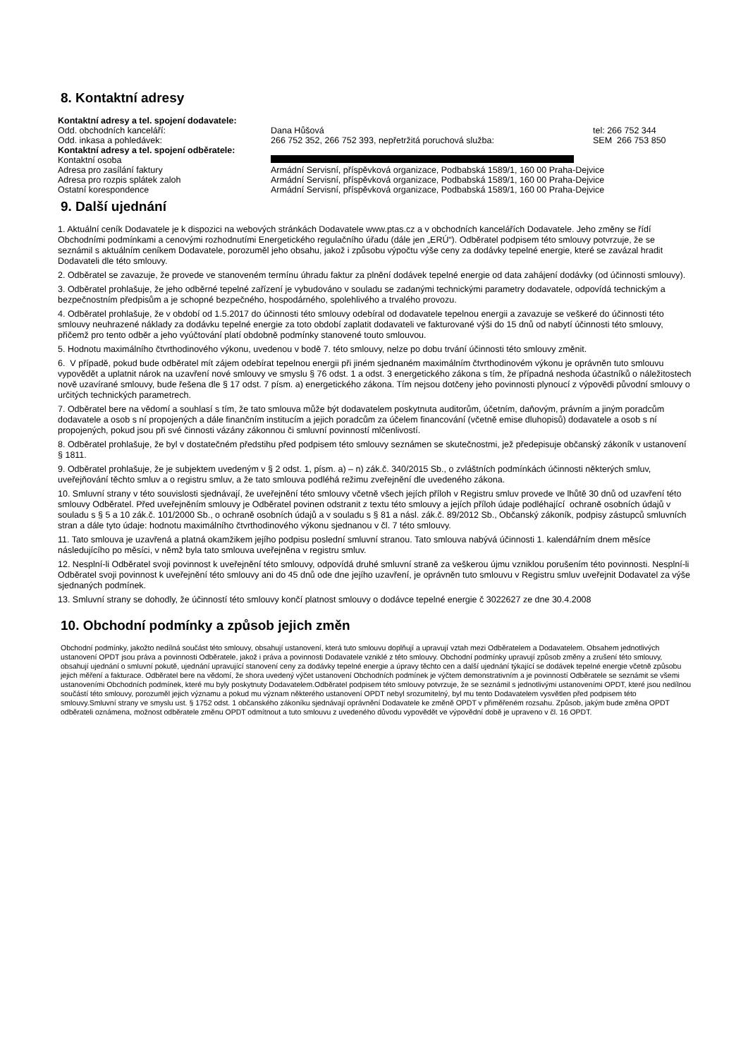8. Kontaktní adresy
| Kontaktní adresy a tel. spojení dodavatele: | | |
| Odd. obchodních kanceláří: | Dana Hůšová | tel: 266 752 344 |
| Odd. inkasa a pohledávek: | 266 752 352, 266 752 393, nepřetržitá poruchová služba: | SEM 266 753 850 |
| Kontaktní adresy a tel. spojení odběratele: | | |
| Kontaktní osoba | | |
| Adresa pro zasílání faktury | Armádní Servisní, příspěvková organizace, Podbabská 1589/1, 160 00 Praha-Dejvice | |
| Adresa pro rozpis splátek zaloh | Armádní Servisní, příspěvková organizace, Podbabská 1589/1, 160 00 Praha-Dejvice | |
| Ostatní korespondence | Armádní Servisní, příspěvková organizace, Podbabská 1589/1, 160 00 Praha-Dejvice | |
9. Další ujednání
1. Aktuální ceník Dodavatele je k dispozici na webových stránkách Dodavatele www.ptas.cz a v obchodních kancelářích Dodavatele. Jeho změny se řídí Obchodními podmínkami a cenovými rozhodnutími Energetického regulačního úřadu (dále jen „ERÚ“). Odběratel podpisem této smlouvy potvrzuje, že se seznámil s aktuálním ceníkem Dodavatele, porozuměl jeho obsahu, jakož i způsobu výpočtu výše ceny za dodávky tepelné energie, které se zavázal hradit Dodavateli dle této smlouvy.
2. Odběratel se zavazuje, že provede ve stanoveném termínu úhradu faktur za plnění dodávek tepelné energie od data zahájení dodávky (od účinnosti smlouvy).
3. Odběratel prohlašuje, že jeho odběrné tepelné zařízení je vybudováno v souladu se zadanými technickými parametry dodavatele, odpovídá technickým a bezpečnostním předpisům a je schopné bezpečného, hospodárného, spolehlivého a trvalého provozu.
4. Odběratel prohlašuje, že v období od 1.5.2017 do účinnosti této smlouvy odebíral od dodavatele tepelnou energii a zavazuje se veškeré do účinnosti této smlouvy neuhrazené náklady za dodávku tepelné energie za toto období zaplatit dodavateli ve fakturované výši do 15 dnů od nabytí účinnosti této smlouvy, přičemž pro tento odběr a jeho vyúčtování platí obdobně podmínky stanovené touto smlouvou.
5. Hodnotu maximálního čtvrthodinového výkonu, uvedenou v bodě 7. této smlouvy, nelze po dobu trvání účinnosti této smlouvy změnit.
6. V případě, pokud bude odběratel mít zájem odebírat tepelnou energii při jiném sjednaném maximálním čtvrthodinovém výkonu je oprávněn tuto smlouvu vypovědět a uplatnit nárok na uzavření nové smlouvy ve smyslu § 76 odst. 1 a odst. 3 energetického zákona s tím, že případná neshoda účastníků o náležitostech nově uzavírané smlouvy, bude řešena dle § 17 odst. 7 písm. a) energetického zákona. Tím nejsou dotčeny jeho povinnosti plynoucí z výpovědi původní smlouvy o určitých technických parametrech.
7. Odběratel bere na vědomí a souhlasí s tím, že tato smlouva může být dodavatelem poskytnuta auditorům, účetním, daňovým, právním a jiným poradcům dodavatele a osob s ní propojených a dále finančním institucím a jejich poradcům za účelem financování (včetně emise dluhopisů) dodavatele a osob s ní propojených, pokud jsou při své činnosti vázány zákonnou či smluvní povinností mlčenlivostí.
8. Odběratel prohlašuje, že byl v dostatečném předstihu před podpisem této smlouvy seznámen se skutečnostmi, jež předepisuje občanský zákoník v ustanovení § 1811.
9. Odběratel prohlašuje, že je subjektem uvedeným v § 2 odst. 1, písm. a) – n) zák.č. 340/2015 Sb., o zvláštních podmínkách účinnosti některých smluv, uveřejňování těchto smluv a o registru smluv, a že tato smlouva podléhá režimu zveřejnění dle uvedeného zákona.
10. Smluvní strany v této souvislosti sjednávají, že uveřejnění této smlouvy včetně všech jejích příloh v Registru smluv provede ve lhůtě 30 dnů od uzavření této smlouvy Odběratel. Před uveřejněním smlouvy je Odběratel povinen odstranit z textu této smlouvy a jejích příloh údaje podléhající ochraně osobních údajů v souladu s § 5 a 10 zák.č. 101/2000 Sb., o ochraně osobních údajů a v souladu s § 81 a násl. zák.č. 89/2012 Sb., Občanský zákoník, podpisy zástupců smluvních stran a dále tyto údaje: hodnotu maximálního čtvrthodinového výkonu sjednanou v čl. 7 této smlouvy.
11. Tato smlouva je uzavřená a platná okamžikem jejího podpisu poslední smluvní stranou. Tato smlouva nabývá účinnosti 1. kalendářním dnem měsíce následujícího po měsíci, v němž byla tato smlouva uveřejněna v registru smluv.
12. Nesplní-li Odběratel svoji povinnost k uveřejnění této smlouvy, odpovídá druhé smluvní straně za veškerou újmu vzniklou porušením této povinnosti. Nesplní-li Odběratel svoji povinnost k uveřejnění této smlouvy ani do 45 dnů ode dne jejího uzavření, je oprávněn tuto smlouvu v Registru smluv uveřejnit Dodavatel za výše sjednaných podmínek.
13. Smluvní strany se dohodly, že účinností této smlouvy končí platnost smlouvy o dodávce tepelné energie č 3022627 ze dne 30.4.2008
10. Obchodní podmínky a způsob jejich změn
Obchodní podmínky, jakožto nedílná součást této smlouvy, obsahují ustanovení, která tuto smlouvu doplňují a upravují vztah mezi Odběratelem a Dodavatelem. Obsahem jednotlivých ustanovení OPDT jsou práva a povinnosti Odběratele, jakož i práva a povinnosti Dodavatele vzniklé z této smlouvy. Obchodní podmínky upravují způsob změny a zrušení této smlouvy, obsahují ujednání o smluvní pokutě, ujednání upravující stanovení ceny za dodávky tepelné energie a úpravy těchto cen a další ujednání týkající se dodávek tepelné energie včetně způsobu jejich měření a fakturace. Odběratel bere na vědomí, že shora uvedený výčet ustanovení Obchodních podmínek je výčtem demonstrativním a je povinností Odběratele se seznámit se všemi ustanoveními Obchodních podmínek, které mu byly poskytnuty Dodavatelem.Odběratel podpisem této smlouvy potvrzuje, že se seznámil s jednotlivými ustanoveními OPDT, které jsou nedílnou součástí této smlouvy, porozuměl jejich významu a pokud mu význam některého ustanovení OPDT nebyl srozumitelný, byl mu tento Dodavatelem vysvětlen před podpisem této smlouvy.Smluvní strany ve smyslu ust. § 1752 odst. 1 občanského zákoníku sjednávají oprávnění Dodavatele ke změně OPDT v přiměřeném rozsahu. Způsob, jakým bude změna OPDT odběrateli oznámena, možnost odběratele změnu OPDT odmítnout a tuto smlouvu z uvedeného důvodu vypovědět ve výpovědní době je upraveno v čl. 16 OPDT.